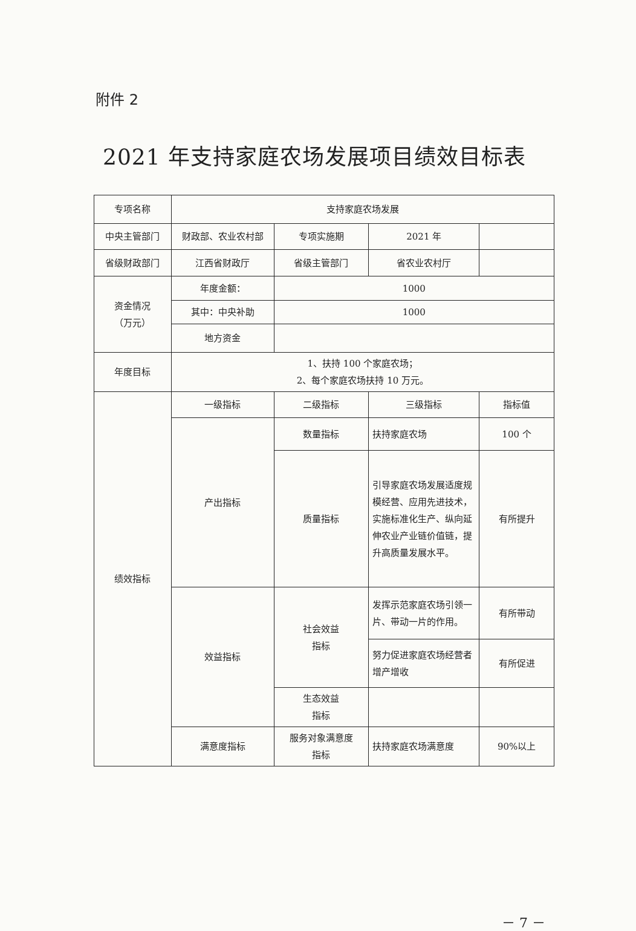附件 2
2021 年支持家庭农场发展项目绩效目标表
| 专项名称 | 支持家庭农场发展 | | | |
| 中央主管部门 | 财政部、农业农村部 | 专项实施期 | 2021 年 | |
| 省级财政部门 | 江西省财政厅 | 省级主管部门 | 省农业农村厅 | |
| 资金情况 （万元） | 年度金额： | 1000 | | |
| | 其中：中央补助 | 1000 | | |
| | 地方资金 | | | |
| 年度目标 | 1、扶持 100 个家庭农场； 2、每个家庭农场扶持 10 万元。 | | | |
| 绩效指标 | 一级指标 | 二级指标 | 三级指标 | 指标值 |
| | 产出指标 | 数量指标 | 扶持家庭农场 | 100 个 |
| | | 质量指标 | 引导家庭农场发展适度规模经营、应用先进技术，实施标准化生产、纵向延伸农业产业链价值链，提升高质量发展水平。 | 有所提升 |
| | 效益指标 | 社会效益 指标 | 发挥示范家庭农场引领一片、带动一片的作用。 | 有所带动 |
| | | | 努力促进家庭农场经营者增产增收 | 有所促进 |
| | | 生态效益 指标 | | |
| | 满意度指标 | 服务对象满意度 指标 | 扶持家庭农场满意度 | 90%以上 |
－ 7 －